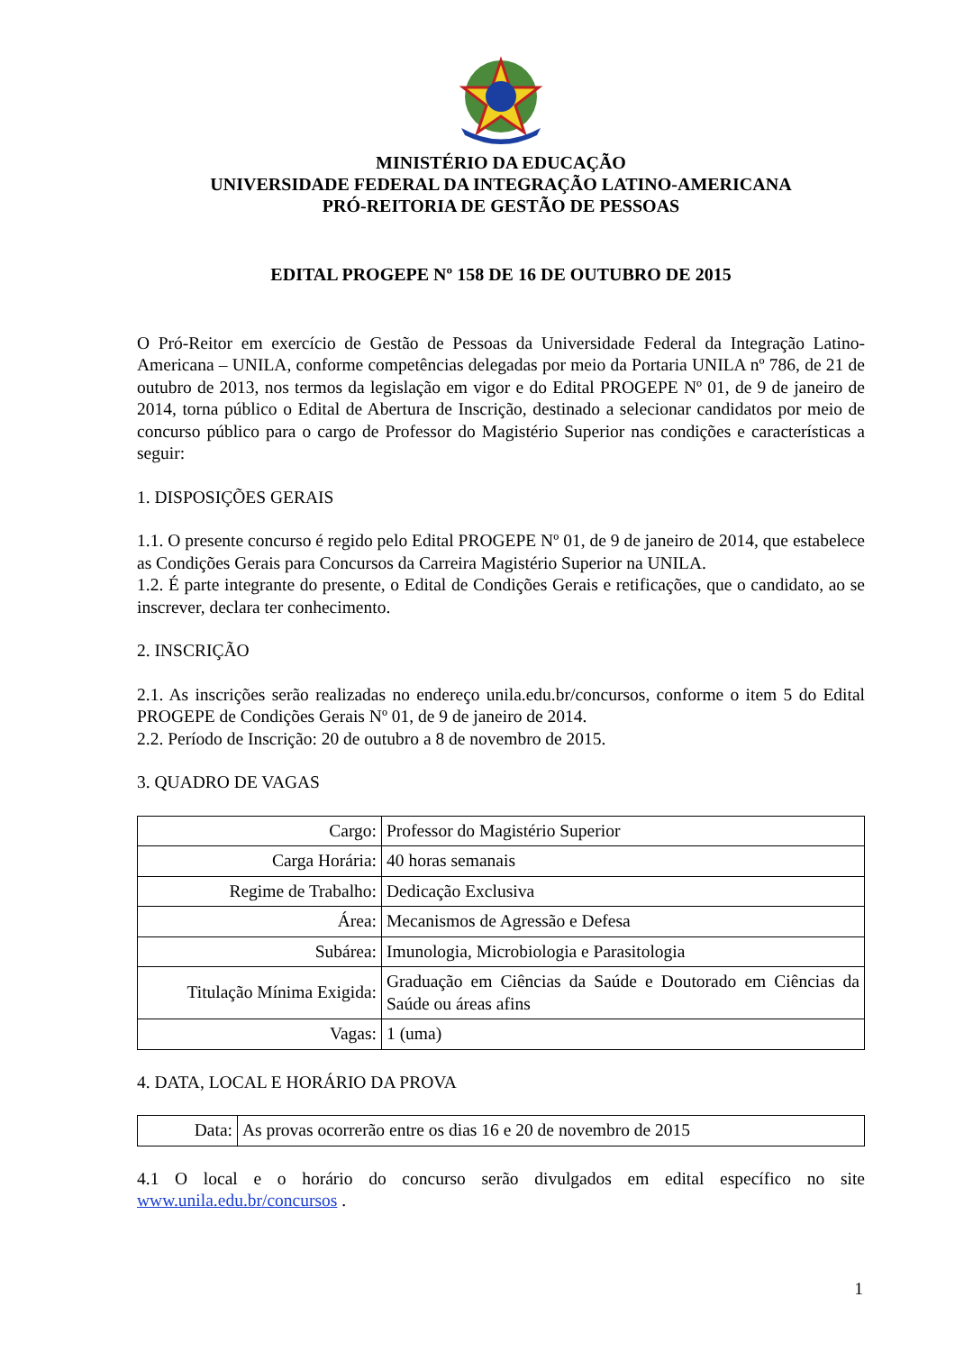MINISTÉRIO DA EDUCAÇÃO
UNIVERSIDADE FEDERAL DA INTEGRAÇÃO LATINO-AMERICANA
PRÓ-REITORIA DE GESTÃO DE PESSOAS
EDITAL PROGEPE Nº 158 DE 16 DE OUTUBRO DE 2015
O Pró-Reitor em exercício de Gestão de Pessoas da Universidade Federal da Integração Latino-Americana – UNILA, conforme competências delegadas por meio da Portaria UNILA nº 786, de 21 de outubro de 2013, nos termos da legislação em vigor e do Edital PROGEPE Nº 01, de 9 de janeiro de 2014, torna público o Edital de Abertura de Inscrição, destinado a selecionar candidatos por meio de concurso público para o cargo de Professor do Magistério Superior nas condições e características a seguir:
1. DISPOSIÇÕES GERAIS
1.1. O presente concurso é regido pelo Edital PROGEPE Nº 01, de 9 de janeiro de 2014, que estabelece as Condições Gerais para Concursos da Carreira Magistério Superior na UNILA.
1.2. É parte integrante do presente, o Edital de Condições Gerais e retificações, que o candidato, ao se inscrever, declara ter conhecimento.
2. INSCRIÇÃO
2.1. As inscrições serão realizadas no endereço unila.edu.br/concursos, conforme o item 5 do Edital PROGEPE de Condições Gerais Nº 01, de 9 de janeiro de 2014.
2.2. Período de Inscrição: 20 de outubro a 8 de novembro de 2015.
3. QUADRO DE VAGAS
| Cargo: | Professor do Magistério Superior |
| Carga Horária: | 40 horas semanais |
| Regime de Trabalho: | Dedicação Exclusiva |
| Área: | Mecanismos de Agressão e Defesa |
| Subárea: | Imunologia, Microbiologia e Parasitologia |
| Titulação Mínima Exigida: | Graduação em Ciências da Saúde e Doutorado em Ciências da Saúde ou áreas afins |
| Vagas: | 1 (uma) |
4. DATA, LOCAL E HORÁRIO DA PROVA
| Data: | As provas ocorrerão entre os dias 16 e 20 de novembro de 2015 |
4.1 O local e o horário do concurso serão divulgados em edital específico no site www.unila.edu.br/concursos .
1